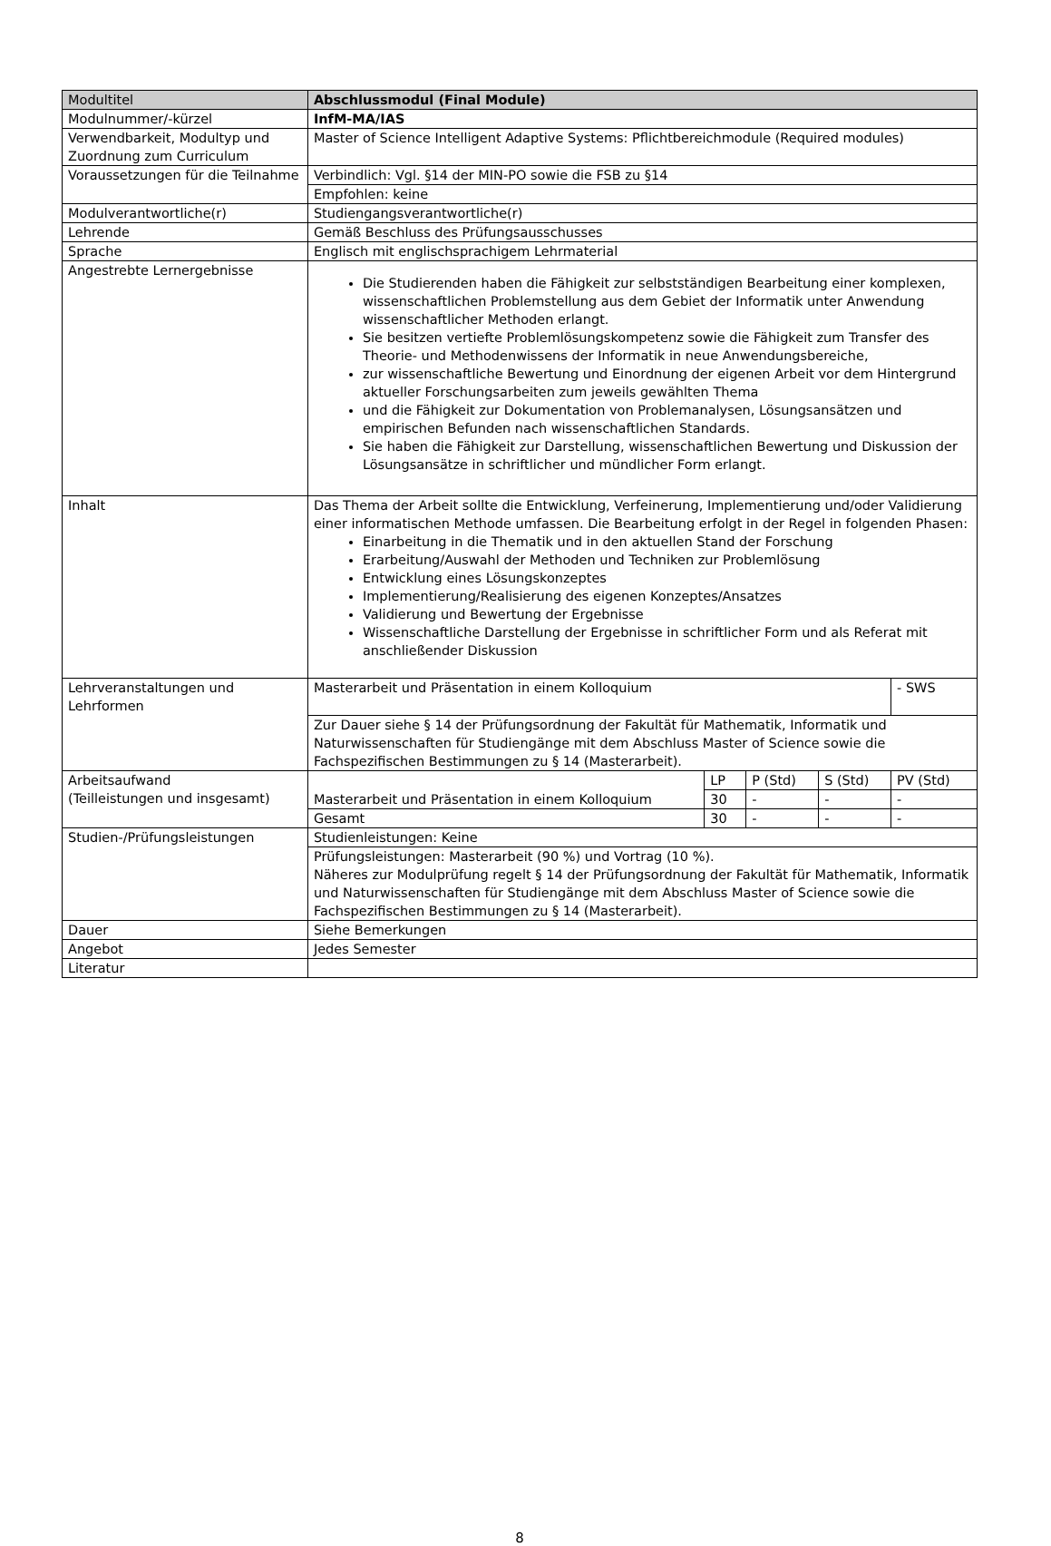| Modultitel | Abschlussmodul (Final Module) | | | | |
| Modulnummer/-kürzel | InfM-MA/IAS | | | | |
| Verwendbarkeit, Modultyp und Zuordnung zum Curriculum | Master of Science Intelligent Adaptive Systems: Pflichtbereichmodule (Required modules) | | | | |
| Voraussetzungen für die Teilnahme | Verbindlich: Vgl. §14 der MIN-PO sowie die FSB zu §14 | | | | |
| | Empfohlen: keine | | | | |
| Modulverantwortliche(r) | Studiengangsverantwortliche(r) | | | | |
| Lehrende | Gemäß Beschluss des Prüfungsausschusses | | | | |
| Sprache | Englisch mit englischsprachigem Lehrmaterial | | | | |
| Angestrebte Lernergebnisse | Die Studierenden haben die Fähigkeit zur selbstständigen Bearbeitung einer komplexen, wissenschaftlichen Problemstellung aus dem Gebiet der Informatik unter Anwendung wissenschaftlicher Methoden erlangt. Sie besitzen vertiefte Problemlösungskompetenz sowie die Fähigkeit zum Transfer des Theorie- und Methodenwissens der Informatik in neue Anwendungsbereiche, zur wissenschaftliche Bewertung und Einordnung der eigenen Arbeit vor dem Hintergrund aktueller Forschungsarbeiten zum jeweils gewählten Thema und die Fähigkeit zur Dokumentation von Problemanalysen, Lösungsansätzen und empirischen Befunden nach wissenschaftlichen Standards. Sie haben die Fähigkeit zur Darstellung, wissenschaftlichen Bewertung und Diskussion der Lösungsansätze in schriftlicher und mündlicher Form erlangt. | | | | |
| Inhalt | Das Thema der Arbeit sollte die Entwicklung, Verfeinerung, Implementierung und/oder Validierung einer informatischen Methode umfassen. Die Bearbeitung erfolgt in der Regel in folgenden Phasen: Einarbeitung in die Thematik und in den aktuellen Stand der Forschung Erarbeitung/Auswahl der Methoden und Techniken zur Problemlösung Entwicklung eines Lösungskonzeptes Implementierung/Realisierung des eigenen Konzeptes/Ansatzes Validierung und Bewertung der Ergebnisse Wissenschaftliche Darstellung der Ergebnisse in schriftlicher Form und als Referat mit anschließender Diskussion | | | | |
| Lehrveranstaltungen und Lehrformen | Masterarbeit und Präsentation in einem Kolloquium | | | | - SWS |
| | Zur Dauer siehe § 14 der Prüfungsordnung der Fakultät für Mathematik, Informatik und Naturwissenschaften für Studiengänge mit dem Abschluss Master of Science sowie die Fachspezifischen Bestimmungen zu § 14 (Masterarbeit). | | | | |
| Arbeitsaufwand (Teilleistungen und insgesamt) | Masterarbeit und Präsentation in einem Kolloquium | LP | P (Std) | S (Std) | PV (Std) |
| | | 30 | - | - | - |
| | Gesamt | 30 | - | - | - |
| Studien-/Prüfungsleistungen | Studienleistungen: Keine | | | | |
| | Prüfungsleistungen: Masterarbeit (90 %) und Vortrag (10 %). Näheres zur Modulprüfung regelt § 14 der Prüfungsordnung der Fakultät für Mathematik, Informatik und Naturwissenschaften für Studiengänge mit dem Abschluss Master of Science sowie die Fachspezifischen Bestimmungen zu § 14 (Masterarbeit). | | | | |
| Dauer | Siehe Bemerkungen | | | | |
| Angebot | Jedes Semester | | | | |
| Literatur | | | | | |
8